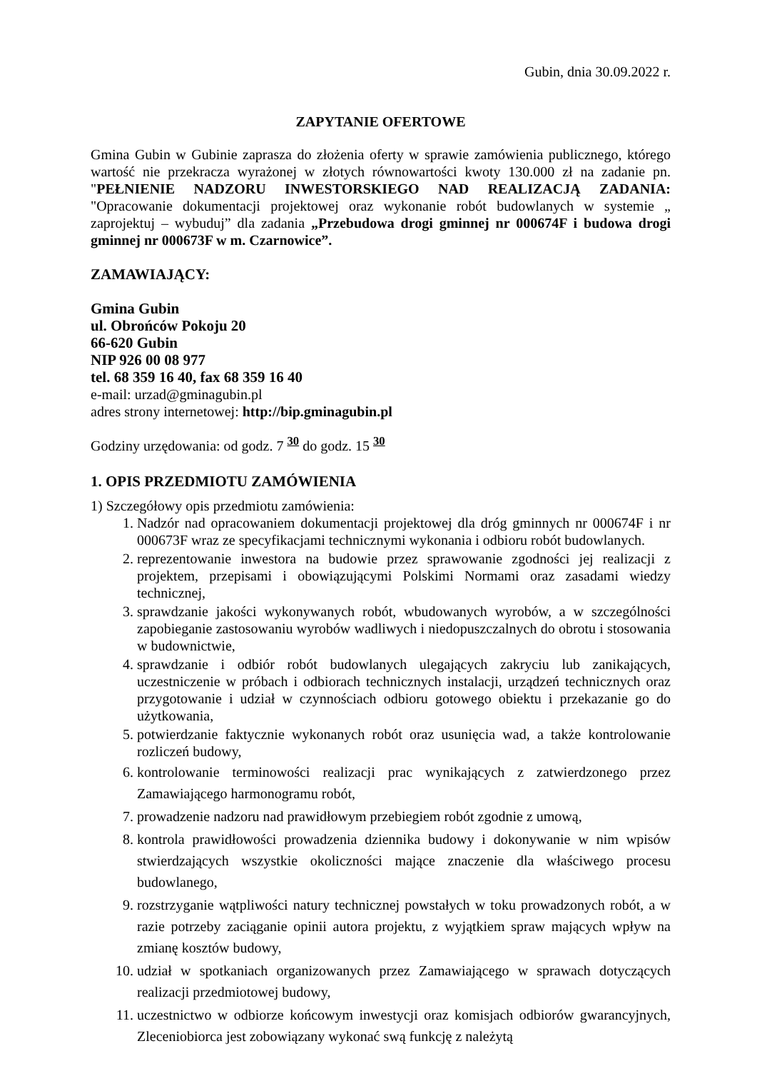Gubin, dnia 30.09.2022 r.
ZAPYTANIE OFERTOWE
Gmina Gubin w Gubinie zaprasza do złożenia oferty w sprawie zamówienia publicznego, którego wartość nie przekracza wyrażonej w złotych równowartości kwoty 130.000 zł na zadanie pn. "PEŁNIENIE NADZORU INWESTORSKIEGO NAD REALIZACJĄ ZADANIA: "Opracowanie dokumentacji projektowej oraz wykonanie robót budowlanych w systemie „ zaprojektuj – wybuduj” dla zadania „Przebudowa drogi gminnej nr 000674F i budowa drogi gminnej nr 000673F w m. Czarnowice”.
ZAMAWIAJĄCY:
Gmina Gubin
ul. Obrońców Pokoju 20
66-620 Gubin
NIP 926 00 08 977
tel. 68 359 16 40, fax 68 359 16 40
e-mail: urzad@gminagubin.pl
adres strony internetowej: http://bip.gminagubin.pl
Godziny urzędowania: od godz. 7 <sup>30</sup> do godz. 15 <sup>30</sup>
1. OPIS PRZEDMIOTU ZAMÓWIENIA
1) Szczegółowy opis przedmiotu zamówienia:
1. Nadzór nad opracowaniem dokumentacji projektowej dla dróg gminnych nr 000674F i nr 000673F wraz ze specyfikacjami technicznymi wykonania i odbioru robót budowlanych.
2. reprezentowanie inwestora na budowie przez sprawowanie zgodności jej realizacji z projektem, przepisami i obowiązującymi Polskimi Normami oraz zasadami wiedzy technicznej,
3. sprawdzanie jakości wykonywanych robót, wbudowanych wyrobów, a w szczególności zapobieganie zastosowaniu wyrobów wadliwych i niedopuszczalnych do obrotu i stosowania w budownictwie,
4. sprawdzanie i odbiór robót budowlanych ulegających zakryciu lub zanikających, uczestniczenie w próbach i odbiorach technicznych instalacji, urządzeń technicznych oraz przygotowanie i udział w czynnościach odbioru gotowego obiektu i przekazanie go do użytkowania,
5. potwierdzanie faktycznie wykonanych robót oraz usunięcia wad, a także kontrolowanie rozliczeń budowy,
6. kontrolowanie terminowości realizacji prac wynikających z zatwierdzonego przez Zamawiającego harmonogramu robót,
7. prowadzenie nadzoru nad prawidłowym przebiegiem robót zgodnie z umową,
8. kontrola prawidłowości prowadzenia dziennika budowy i dokonywanie w nim wpisów stwierdzających wszystkie okoliczności mające znaczenie dla właściwego procesu budowlanego,
9. rozstrzyganie wątpliwości natury technicznej powstałych w toku prowadzonych robót, a w razie potrzeby zaciąganie opinii autora projektu, z wyjątkiem spraw mających wpływ na zmianę kosztów budowy,
10. udział w spotkaniach organizowanych przez Zamawiającego w sprawach dotyczących realizacji przedmiotowej budowy,
11. uczestnictwo w odbiorze końcowym inwestycji oraz komisjach odbiorów gwarancyjnych, Zleceniobiorca jest zobowiązany wykonać swą funkcję z należytą